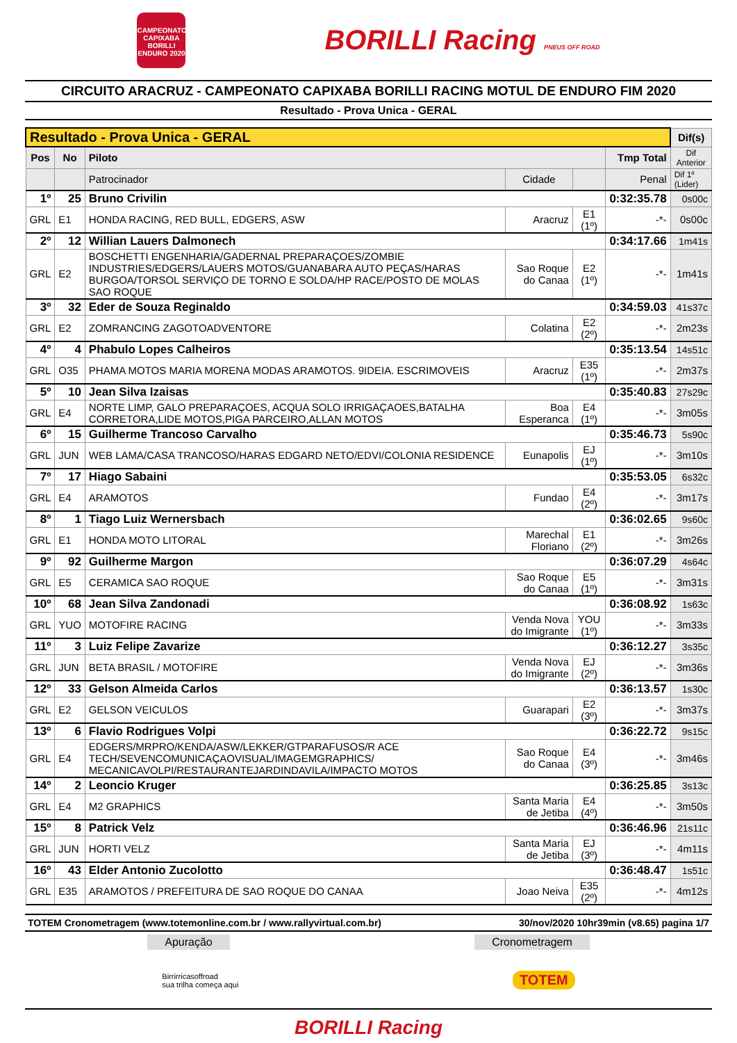CAMPEONATO CAPIXABA BORILLI ENDURO 2020
BORILLI Racing PNEUS OFF ROAD
CIRCUITO ARACRUZ - CAMPEONATO CAPIXABA BORILLI RACING MOTUL DE ENDURO FIM 2020
Resultado - Prova Unica - GERAL
| Resultado - Prova Unica - GERAL | | | | | | | Dif(s) |
| --- | --- | --- | --- | --- | --- | --- | --- |
| Pos | No | Piloto | | | | Tmp Total | Dif Anterior |
| | | Patrocinador | Cidade | | Penal | | Dif 1º (Lider) |
| 1º | 25 | Bruno Crivilin | | | | 0:32:35.78 | 0s00c |
| GRL | E1 | HONDA RACING, RED BULL, EDGERS, ASW | Aracruz | E1 (1º) | -*- | | 0s00c |
| 2º | 12 | Willian Lauers Dalmonech | | | | 0:34:17.66 | 1m41s |
| GRL | E2 | BOSCHETTI ENGENHARIA/GADERNAL PREPARAÇOES/ZOMBIE INDUSTRIES/EDGERS/LAUERS MOTOS/GUANABARA AUTO PEÇAS/HARAS BURGOA/TORSOL SERVIÇO DE TORNO E SOLDA/HP RACE/POSTO DE MOLAS SAO ROQUE | Sao Roque do Canaa | E2 (1º) | -*- | | 1m41s |
| 3º | 32 | Eder de Souza Reginaldo | | | | 0:34:59.03 | 41s37c |
| GRL | E2 | ZOMRANCING ZAGOTOADVENTORE | Colatina | E2 (2º) | -*- | | 2m23s |
| 4º | 4 | Phabulo Lopes Calheiros | | | | 0:35:13.54 | 14s51c |
| GRL | O35 | PHAMA MOTOS MARIA MORENA MODAS ARAMOTOS. 9IDEIA. ESCRIMOVEIS | Aracruz | E35 (1º) | -*- | | 2m37s |
| 5º | 10 | Jean Silva Izaisas | | | | 0:35:40.83 | 27s29c |
| GRL | E4 | NORTE LIMP, GALO PREPARAÇOES, ACQUA SOLO IRRIGAÇAOES,BATALHA CORRETORA,LIDE MOTOS,PIGA PARCEIRO,ALLAN MOTOS | Boa Esperanca | E4 (1º) | -*- | | 3m05s |
| 6º | 15 | Guilherme Trancoso Carvalho | | | | 0:35:46.73 | 5s90c |
| GRL | JUN | WEB LAMA/CASA TRANCOSO/HARAS EDGARD NETO/EDVI/COLONIA RESIDENCE | Eunapolis | EJ (1º) | -*- | | 3m10s |
| 7º | 17 | Hiago Sabaini | | | | 0:35:53.05 | 6s32c |
| GRL | E4 | ARAMOTOS | Fundao | E4 (2º) | -*- | | 3m17s |
| 8º | 1 | Tiago Luiz Wernersbach | | | | 0:36:02.65 | 9s60c |
| GRL | E1 | HONDA MOTO LITORAL | Marechal Floriano | E1 (2º) | -*- | | 3m26s |
| 9º | 92 | Guilherme Margon | | | | 0:36:07.29 | 4s64c |
| GRL | E5 | CERAMICA SAO ROQUE | Sao Roque do Canaa | E5 (1º) | -*- | | 3m31s |
| 10º | 68 | Jean Silva Zandonadi | | | | 0:36:08.92 | 1s63c |
| GRL | YUO | MOTOFIRE RACING | Venda Nova do Imigrante | YOU (1º) | -*- | | 3m33s |
| 11º | 3 | Luiz Felipe Zavarize | | | | 0:36:12.27 | 3s35c |
| GRL | JUN | BETA BRASIL / MOTOFIRE | Venda Nova do Imigrante | EJ (2º) | -*- | | 3m36s |
| 12º | 33 | Gelson Almeida Carlos | | | | 0:36:13.57 | 1s30c |
| GRL | E2 | GELSON VEICULOS | Guarapari | E2 (3º) | -*- | | 3m37s |
| 13º | 6 | Flavio Rodrigues Volpi | | | | 0:36:22.72 | 9s15c |
| GRL | E4 | EDGERS/MRPRO/KENDA/ASW/LEKKER/GTPARAFUSOS/R ACE TECH/SEVENCOMUNICAÇAOVISUAL/IMAGEMGRAPHICS/ MECANICAVOLPI/RESTAURANTEJARDINDAVILA/IMPACTO MOTOS | Sao Roque do Canaa | E4 (3º) | -*- | | 3m46s |
| 14º | 2 | Leoncio Kruger | | | | 0:36:25.85 | 3s13c |
| GRL | E4 | M2 GRAPHICS | Santa Maria de Jetiba | E4 (4º) | -*- | | 3m50s |
| 15º | 8 | Patrick Velz | | | | 0:36:46.96 | 21s11c |
| GRL | JUN | HORTI VELZ | Santa Maria de Jetiba | EJ (3º) | -*- | | 4m11s |
| 16º | 43 | Elder Antonio Zucolotto | | | | 0:36:48.47 | 1s51c |
| GRL | E35 | ARAMOTOS / PREFEITURA DE SAO ROQUE DO CANAA | Joao Neiva | E35 (2º) | -*- | | 4m12s |
TOTEM Cronometragem (www.totemonline.com.br / www.rallyvirtual.com.br) 30/nov/2020 10hr39min (v8.65) pagina 1/7
Apuração Cronometragem
Birrirricasoffroad
sua trilha começa aqui
TOTEM
BORILLI Racing